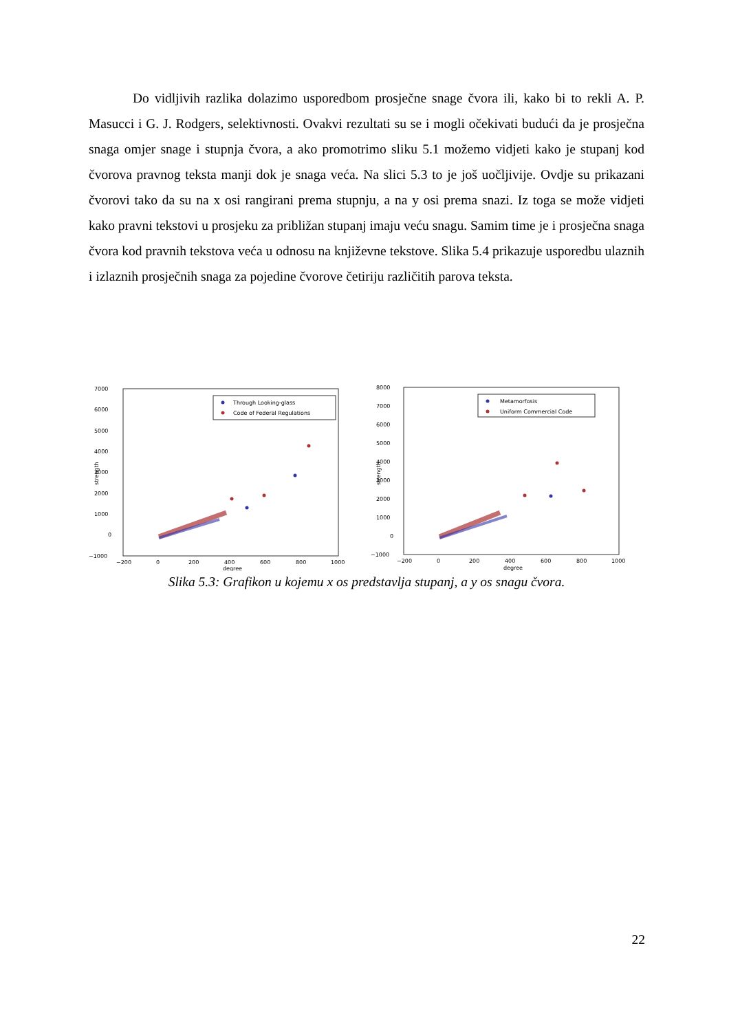Do vidljivih razlika dolazimo usporedbom prosječne snage čvora ili, kako bi to rekli A. P. Masucci i G. J. Rodgers, selektivnosti. Ovakvi rezultati su se i mogli očekivati budući da je prosječna snaga omjer snage i stupnja čvora, a ako promotrimo sliku 5.1 možemo vidjeti kako je stupanj kod čvorova pravnog teksta manji dok je snaga veća. Na slici 5.3 to je još uočljivije. Ovdje su prikazani čvorovi tako da su na x osi rangirani prema stupnju, a na y osi prema snazi. Iz toga se može vidjeti kako pravni tekstovi u prosjeku za približan stupanj imaju veću snagu. Samim time je i prosječna snaga čvora kod pravnih tekstova veća u odnosu na književne tekstove. Slika 5.4 prikazuje usporedbu ulaznih i izlaznih prosječnih snaga za pojedine čvorove četiriju različitih parova teksta.
7000
6000
5000
4000
3000
2000
1000
0
−1000
−200
0
200
400
600
800
1000
degree
strength
Through Looking-glass
Code of Federal Regulations
8000
7000
6000
5000
4000
3000
2000
1000
0
−1000
−200
0
200
400
600
800
1000
degree
strength
Metamorfosis
Uniform Commercial Code
Slika 5.3: Grafikon u kojemu x os predstavlja stupanj, a y os snagu čvora.
22